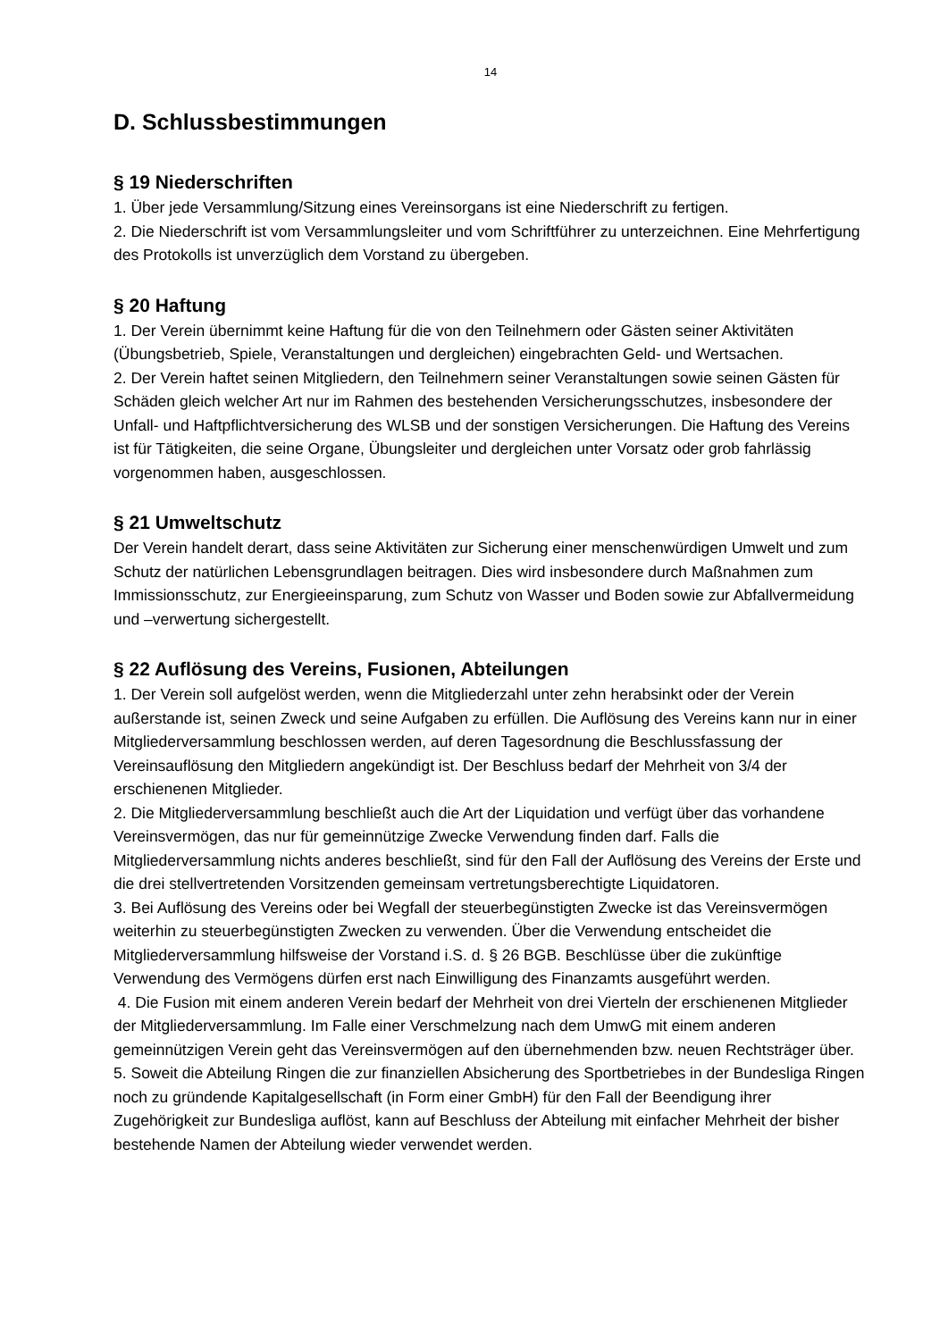14
D. Schlussbestimmungen
§ 19 Niederschriften
1. Über jede Versammlung/Sitzung eines Vereinsorgans ist eine Niederschrift zu fertigen.
2. Die Niederschrift ist vom Versammlungsleiter und vom Schriftführer zu unterzeichnen. Eine Mehrfertigung des Protokolls ist unverzüglich dem Vorstand zu übergeben.
§ 20 Haftung
1. Der Verein übernimmt keine Haftung für die von den Teilnehmern oder Gästen seiner Aktivitäten (Übungsbetrieb, Spiele, Veranstaltungen und dergleichen) eingebrachten Geld- und Wertsachen.
2. Der Verein haftet seinen Mitgliedern, den Teilnehmern seiner Veranstaltungen sowie seinen Gästen für Schäden gleich welcher Art nur im Rahmen des bestehenden Versicherungsschutzes, insbesondere der Unfall- und Haftpflichtversicherung des WLSB und der sonstigen Versicherungen. Die Haftung des Vereins ist für Tätigkeiten, die seine Organe, Übungsleiter und dergleichen unter Vorsatz oder grob fahrlässig vorgenommen haben, ausgeschlossen.
§ 21 Umweltschutz
Der Verein handelt derart, dass seine Aktivitäten zur Sicherung einer menschenwürdigen Umwelt und zum Schutz der natürlichen Lebensgrundlagen beitragen. Dies wird insbesondere durch Maßnahmen zum Immissionsschutz, zur Energieeinsparung, zum Schutz von Wasser und Boden sowie zur Abfallvermeidung und –verwertung sichergestellt.
§ 22 Auflösung des Vereins, Fusionen, Abteilungen
1. Der Verein soll aufgelöst werden, wenn die Mitgliederzahl unter zehn herabsinkt oder der Verein außerstande ist, seinen Zweck und seine Aufgaben zu erfüllen. Die Auflösung des Vereins kann nur in einer Mitgliederversammlung beschlossen werden, auf deren Tagesordnung die Beschlussfassung der Vereinsauflösung den Mitgliedern angekündigt ist. Der Beschluss bedarf der Mehrheit von 3/4 der erschienenen Mitglieder.
2. Die Mitgliederversammlung beschließt auch die Art der Liquidation und verfügt über das vorhandene Vereinsvermögen, das nur für gemeinnützige Zwecke Verwendung finden darf. Falls die Mitgliederversammlung nichts anderes beschließt, sind für den Fall der Auflösung des Vereins der Erste und die drei stellvertretenden Vorsitzenden gemeinsam vertretungsberechtigte Liquidatoren.
3. Bei Auflösung des Vereins oder bei Wegfall der steuerbegünstigten Zwecke ist das Vereinsvermögen weiterhin zu steuerbegünstigten Zwecken zu verwenden. Über die Verwendung entscheidet die Mitgliederversammlung hilfsweise der Vorstand i.S. d. § 26 BGB. Beschlüsse über die zukünftige Verwendung des Vermögens dürfen erst nach Einwilligung des Finanzamts ausgeführt werden.
4. Die Fusion mit einem anderen Verein bedarf der Mehrheit von drei Vierteln der erschienenen Mitglieder der Mitgliederversammlung. Im Falle einer Verschmelzung nach dem UmwG mit einem anderen gemeinnützigen Verein geht das Vereinsvermögen auf den übernehmenden bzw. neuen Rechtsträger über.
5. Soweit die Abteilung Ringen die zur finanziellen Absicherung des Sportbetriebes in der Bundesliga Ringen noch zu gründende Kapitalgesellschaft (in Form einer GmbH) für den Fall der Beendigung ihrer Zugehörigkeit zur Bundesliga auflöst, kann auf Beschluss der Abteilung mit einfacher Mehrheit der bisher bestehende Namen der Abteilung wieder verwendet werden.